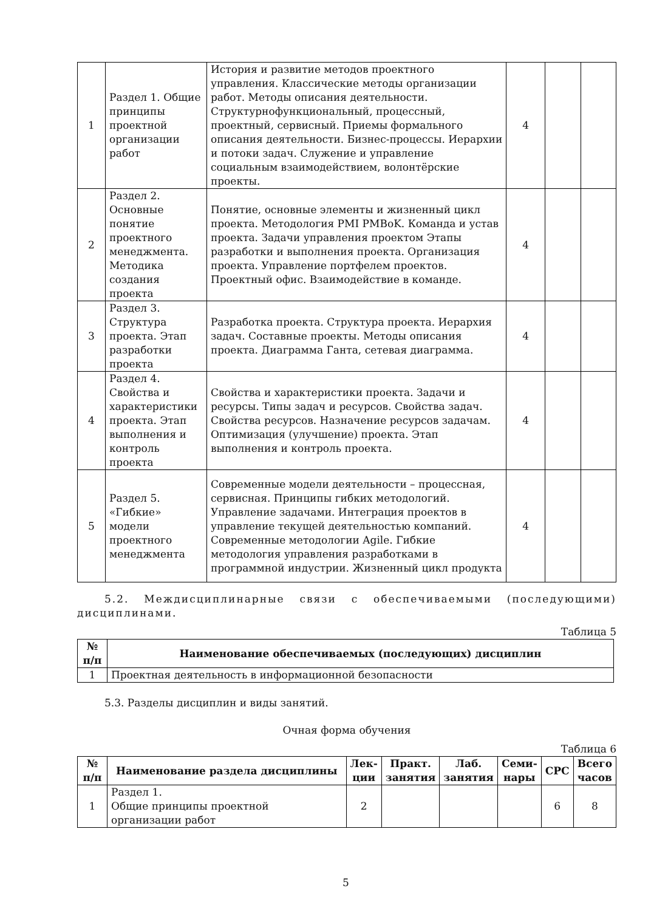| 1 | Раздел 1. Общие принципы проектной организации работ | История и развитие методов проектного управления. Классические методы организации работ. Методы описания деятельности. Структурнофункциональный, процессный, проектный, сервисный. Приемы формального описания деятельности. Бизнес-процессы. Иерархии и потоки задач. Служение и управление социальным взаимодействием, волонтёрские проекты. | 4 | | |
| 2 | Раздел 2. Основные понятие проектного менеджмента. Методика создания проекта | Понятие, основные элементы и жизненный цикл проекта. Методология PMI PMBoK. Команда и устав проекта. Задачи управления проектом Этапы разработки и выполнения проекта. Организация проекта. Управление портфелем проектов. Проектный офис. Взаимодействие в команде. | 4 | | |
| 3 | Раздел 3. Структура проекта. Этап разработки проекта | Разработка проекта. Структура проекта. Иерархия задач. Составные проекты. Методы описания проекта. Диаграмма Ганта, сетевая диаграмма. | 4 | | |
| 4 | Раздел 4. Свойства и характеристики проекта. Этап выполнения и контроль проекта | Свойства и характеристики проекта. Задачи и ресурсы. Типы задач и ресурсов. Свойства задач. Свойства ресурсов. Назначение ресурсов задачам. Оптимизация (улучшение) проекта. Этап выполнения и контроль проекта. | 4 | | |
| 5 | Раздел 5. «Гибкие» модели проектного менеджмента | Современные модели деятельности – процессная, сервисная. Принципы гибких методологий. Управление задачами. Интеграция проектов в управление текущей деятельностью компаний. Современные методологии Agile. Гибкие методология управления разработками в программной индустрии. Жизненный цикл продукта | 4 | | |
5.2. Междисциплинарные связи с обеспечиваемыми (последующими) дисциплинами.
Таблица 5
| № п/п | Наименование обеспечиваемых (последующих) дисциплин |
| --- | --- |
| 1 | Проектная деятельность в информационной безопасности |
5.3. Разделы дисциплин и виды занятий.
Очная форма обучения
Таблица 6
| № п/п | Наименование раздела дисциплины | Лек-ции | Практ. занятия | Лаб. занятия | Семи-нары | СРС | Всего часов |
| --- | --- | --- | --- | --- | --- | --- | --- |
| 1 | Раздел 1. Общие принципы проектной организации работ | 2 | | | | 6 | 8 |
5